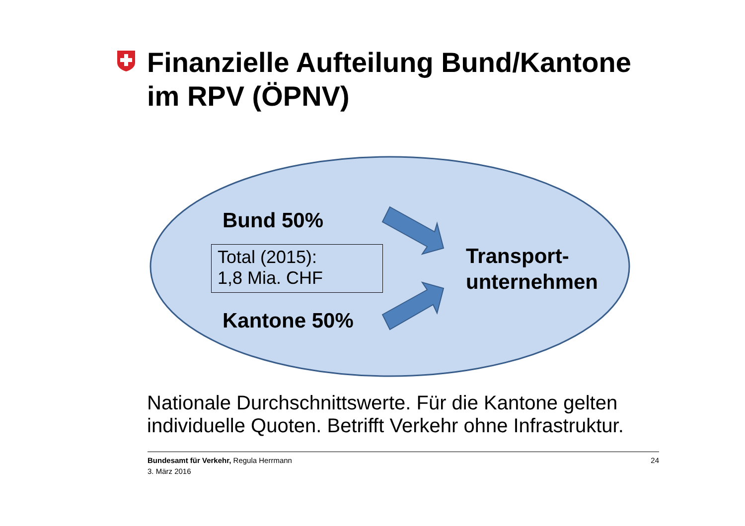Finanzielle Aufteilung Bund/Kantone
im RPV (ÖPNV)
Bund 50%
Total (2015):
1,8 Mia. CHF
Kantone 50%
Transport-
unternehmen
Nationale Durchschnittswerte. Für die Kantone gelten
individuelle Quoten. Betrifft Verkehr ohne Infrastruktur.
24 Bundesamt für Verkehr, Regula Herrmann
3. März 2016